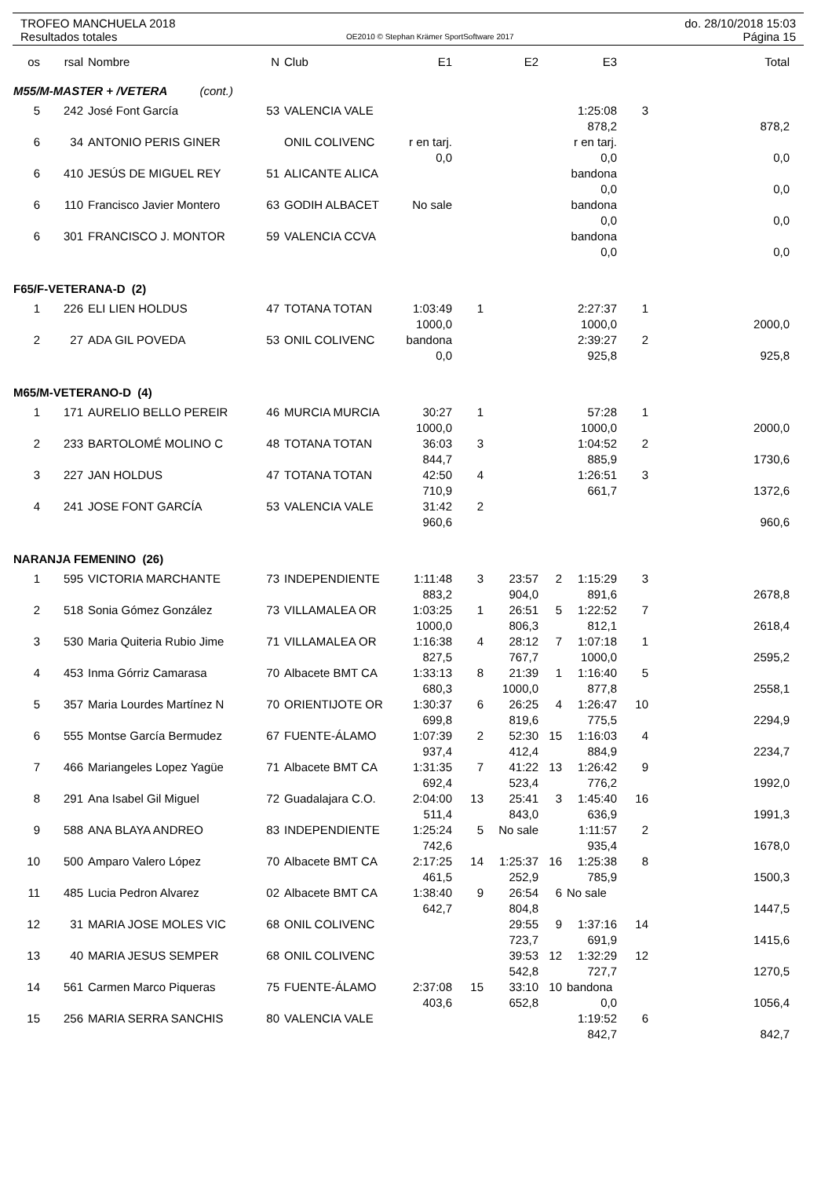TROFEO MANCHUELA 2018
Resultados totales
OE2010 © Stephan Krämer SportSoftware 2017
do. 28/10/2018 15:03
Página 15
| os | rsal | Nombre | N | Club | E1 | | E2 | | E3 | | Total |
| --- | --- | --- | --- | --- | --- | --- | --- | --- | --- | --- | --- |
| M55/M-MASTER + /VETERA (cont.) | | | | | | | | | | | |
| 5 | 242 | José Font García | 53 | VALENCIA VALE | | | | | 1:25:08 | 3 | |
| | | | | | | | | | 878,2 | | 878,2 |
| 6 | 34 | ANTONIO PERIS GINER | | ONIL COLIVENC | r en tarj. | | | | r en tarj. | | |
| | | | | | 0,0 | | | | 0,0 | | 0,0 |
| 6 | 410 | JESÚS DE MIGUEL REY | 51 | ALICANTE ALICA | | | | | bandona | | |
| | | | | | | | | | 0,0 | | 0,0 |
| 6 | 110 | Francisco Javier Montero | 63 | GODIH ALBACET | No sale | | | | bandona | | |
| | | | | | | | | | 0,0 | | 0,0 |
| 6 | 301 | FRANCISCO J. MONTOR | 59 | VALENCIA CCVA | | | | | bandona | | |
| | | | | | | | | | 0,0 | | 0,0 |
| F65/F-VETERANA-D (2) | | | | | | | | | | | |
| 1 | 226 | ELI LIEN HOLDUS | 47 | TOTANA TOTAN | 1:03:49 | 1 | | | 2:27:37 | 1 | |
| | | | | | 1000,0 | | | | 1000,0 | | 2000,0 |
| 2 | 27 | ADA GIL POVEDA | 53 | ONIL COLIVENC | bandona | | | | 2:39:27 | 2 | |
| | | | | | 0,0 | | | | 925,8 | | 925,8 |
| M65/M-VETERANO-D (4) | | | | | | | | | | | |
| 1 | 171 | AURELIO BELLO PEREIR | 46 | MURCIA MURCIA | 30:27 | 1 | | | 57:28 | 1 | |
| | | | | | 1000,0 | | | | 1000,0 | | 2000,0 |
| 2 | 233 | BARTOLOMÉ MOLINO C | 48 | TOTANA TOTAN | 36:03 | 3 | | | 1:04:52 | 2 | |
| | | | | | 844,7 | | | | 885,9 | | 1730,6 |
| 3 | 227 | JAN HOLDUS | 47 | TOTANA TOTAN | 42:50 | 4 | | | 1:26:51 | 3 | |
| | | | | | 710,9 | | | | 661,7 | | 1372,6 |
| 4 | 241 | JOSE FONT GARCÍA | 53 | VALENCIA VALE | 31:42 | 2 | | | | | |
| | | | | | 960,6 | | | | | | 960,6 |
| NARANJA FEMENINO (26) | | | | | | | | | | | |
| 1 | 595 | VICTORIA MARCHANTE | 73 | INDEPENDIENTE | 1:11:48 | 3 | 23:57 | 2 | 1:15:29 | 3 | |
| | | | | | 883,2 | | 904,0 | | 891,6 | | 2678,8 |
| 2 | 518 | Sonia Gómez González | 73 | VILLAMALEA OR | 1:03:25 | 1 | 26:51 | 5 | 1:22:52 | 7 | |
| | | | | | 1000,0 | | 806,3 | | 812,1 | | 2618,4 |
| 3 | 530 | Maria Quiteria Rubio Jime | 71 | VILLAMALEA OR | 1:16:38 | 4 | 28:12 | 7 | 1:07:18 | 1 | |
| | | | | | 827,5 | | 767,7 | | 1000,0 | | 2595,2 |
| 4 | 453 | Inma Górriz Camarasa | 70 | Albacete BMT CA | 1:33:13 | 8 | 21:39 | 1 | 1:16:40 | 5 | |
| | | | | | 680,3 | | 1000,0 | | 877,8 | | 2558,1 |
| 5 | 357 | Maria Lourdes Martínez N | 70 | ORIENTIJOTE OR | 1:30:37 | 6 | 26:25 | 4 | 1:26:47 | 10 | |
| | | | | | 699,8 | | 819,6 | | 775,5 | | 2294,9 |
| 6 | 555 | Montse García Bermudez | 67 | FUENTE-ÁLAMO | 1:07:39 | 2 | 52:30 | 15 | 1:16:03 | 4 | |
| | | | | | 937,4 | | 412,4 | | 884,9 | | 2234,7 |
| 7 | 466 | Mariangeles Lopez Yagüe | 71 | Albacete BMT CA | 1:31:35 | 7 | 41:22 | 13 | 1:26:42 | 9 | |
| | | | | | 692,4 | | 523,4 | | 776,2 | | 1992,0 |
| 8 | 291 | Ana Isabel Gil Miguel | 72 | Guadalajara C.O. | 2:04:00 | 13 | 25:41 | 3 | 1:45:40 | 16 | |
| | | | | | 511,4 | | 843,0 | | 636,9 | | 1991,3 |
| 9 | 588 | ANA BLAYA ANDREO | 83 | INDEPENDIENTE | 1:25:24 | 5 | No sale | | 1:11:57 | 2 | |
| | | | | | 742,6 | | | | 935,4 | | 1678,0 |
| 10 | 500 | Amparo Valero López | 70 | Albacete BMT CA | 2:17:25 | 14 | 1:25:37 | 16 | 1:25:38 | 8 | |
| | | | | | 461,5 | | 252,9 | | 785,9 | | 1500,3 |
| 11 | 485 | Lucia Pedron Alvarez | 02 | Albacete BMT CA | 1:38:40 | 9 | 26:54 | 6 | No sale | | |
| | | | | | 642,7 | | 804,8 | | | | 1447,5 |
| 12 | 31 | MARIA JOSE MOLES VIC | 68 | ONIL COLIVENC | | | 29:55 | 9 | 1:37:16 | 14 | |
| | | | | | | | 723,7 | | 691,9 | | 1415,6 |
| 13 | 40 | MARIA JESUS SEMPER | 68 | ONIL COLIVENC | | | 39:53 | 12 | 1:32:29 | 12 | |
| | | | | | | | 542,8 | | 727,7 | | 1270,5 |
| 14 | 561 | Carmen Marco Piqueras | 75 | FUENTE-ÁLAMO | 2:37:08 | 15 | 33:10 | 10 | bandona | | |
| | | | | | 403,6 | | 652,8 | | 0,0 | | 1056,4 |
| 15 | 256 | MARIA SERRA SANCHIS | 80 | VALENCIA VALE | | | | | 1:19:52 | 6 | |
| | | | | | | | | | 842,7 | | 842,7 |